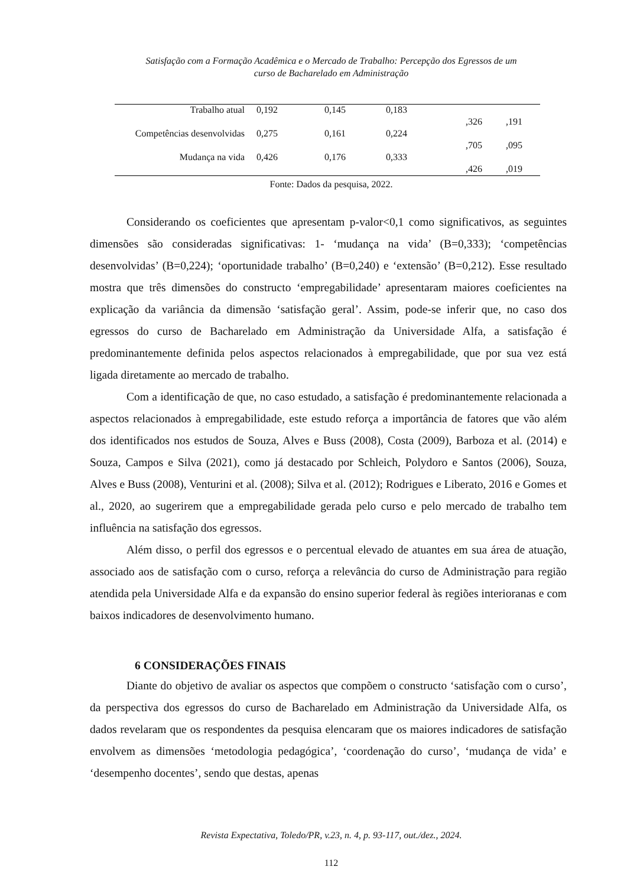Satisfação com a Formação Acadêmica e o Mercado de Trabalho: Percepção dos Egressos de um
curso de Bacharelado em Administração
| Trabalho atual | 0,192 | 0,145 | 0,183 | | |
| | | | | ,326 | ,191 |
| Competências desenvolvidas | 0,275 | 0,161 | 0,224 | | |
| | | | | ,705 | ,095 |
| Mudança na vida | 0,426 | 0,176 | 0,333 | | |
| | | | | ,426 | ,019 |
Fonte: Dados da pesquisa, 2022.
Considerando os coeficientes que apresentam p-valor<0,1 como significativos, as seguintes dimensões são consideradas significativas: 1- ‘mudança na vida’ (B=0,333); ‘competências desenvolvidas’ (B=0,224); ‘oportunidade trabalho’ (B=0,240) e ‘extensão’ (B=0,212). Esse resultado mostra que três dimensões do constructo ‘empregabilidade’ apresentaram maiores coeficientes na explicação da variância da dimensão ‘satisfação geral’. Assim, pode-se inferir que, no caso dos egressos do curso de Bacharelado em Administração da Universidade Alfa, a satisfação é predominantemente definida pelos aspectos relacionados à empregabilidade, que por sua vez está ligada diretamente ao mercado de trabalho.
Com a identificação de que, no caso estudado, a satisfação é predominantemente relacionada a aspectos relacionados à empregabilidade, este estudo reforça a importância de fatores que vão além dos identificados nos estudos de Souza, Alves e Buss (2008), Costa (2009), Barboza et al. (2014) e Souza, Campos e Silva (2021), como já destacado por Schleich, Polydoro e Santos (2006), Souza, Alves e Buss (2008), Venturini et al. (2008); Silva et al. (2012); Rodrigues e Liberato, 2016 e Gomes et al., 2020, ao sugerirem que a empregabilidade gerada pelo curso e pelo mercado de trabalho tem influência na satisfação dos egressos.
Além disso, o perfil dos egressos e o percentual elevado de atuantes em sua área de atuação, associado aos de satisfação com o curso, reforça a relevância do curso de Administração para região atendida pela Universidade Alfa e da expansão do ensino superior federal às regiões interioranas e com baixos indicadores de desenvolvimento humano.
6 CONSIDERAÇÕES FINAIS
Diante do objetivo de avaliar os aspectos que compõem o constructo ‘satisfação com o curso’, da perspectiva dos egressos do curso de Bacharelado em Administração da Universidade Alfa, os dados revelaram que os respondentes da pesquisa elencaram que os maiores indicadores de satisfação envolvem as dimensões ‘metodologia pedagógica’, ‘coordenação do curso’, ‘mudança de vida’ e ‘desempenho docentes’, sendo que destas, apenas
Revista Expectativa, Toledo/PR, v.23, n. 4, p. 93-117, out./dez., 2024.
112